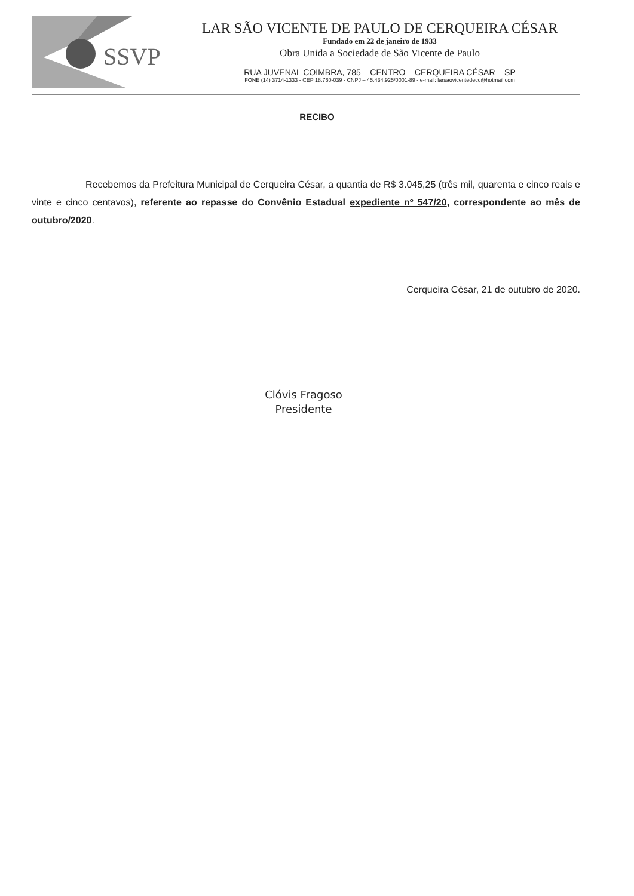SSVP
LAR SÃO VICENTE DE PAULO DE CERQUEIRA CÉSAR
Fundado em 22 de janeiro de 1933
Obra Unida a Sociedade de São Vicente de Paulo
RUA JUVENAL COIMBRA, 785 – CENTRO – CERQUEIRA CÉSAR – SP
FONE (14) 3714-1333 - CEP 18.760-039 - CNPJ – 45.434.925/0001-89 - e-mail: larsaovicentedecc@hotmail.com
RECIBO
Recebemos da Prefeitura Municipal de Cerqueira César, a quantia de R$ 3.045,25 (três mil, quarenta e cinco reais e vinte e cinco centavos), referente ao repasse do Convênio Estadual expediente nº 547/20, correspondente ao mês de outubro/2020.
Cerqueira César, 21 de outubro de 2020.
Clóvis Fragoso
Presidente